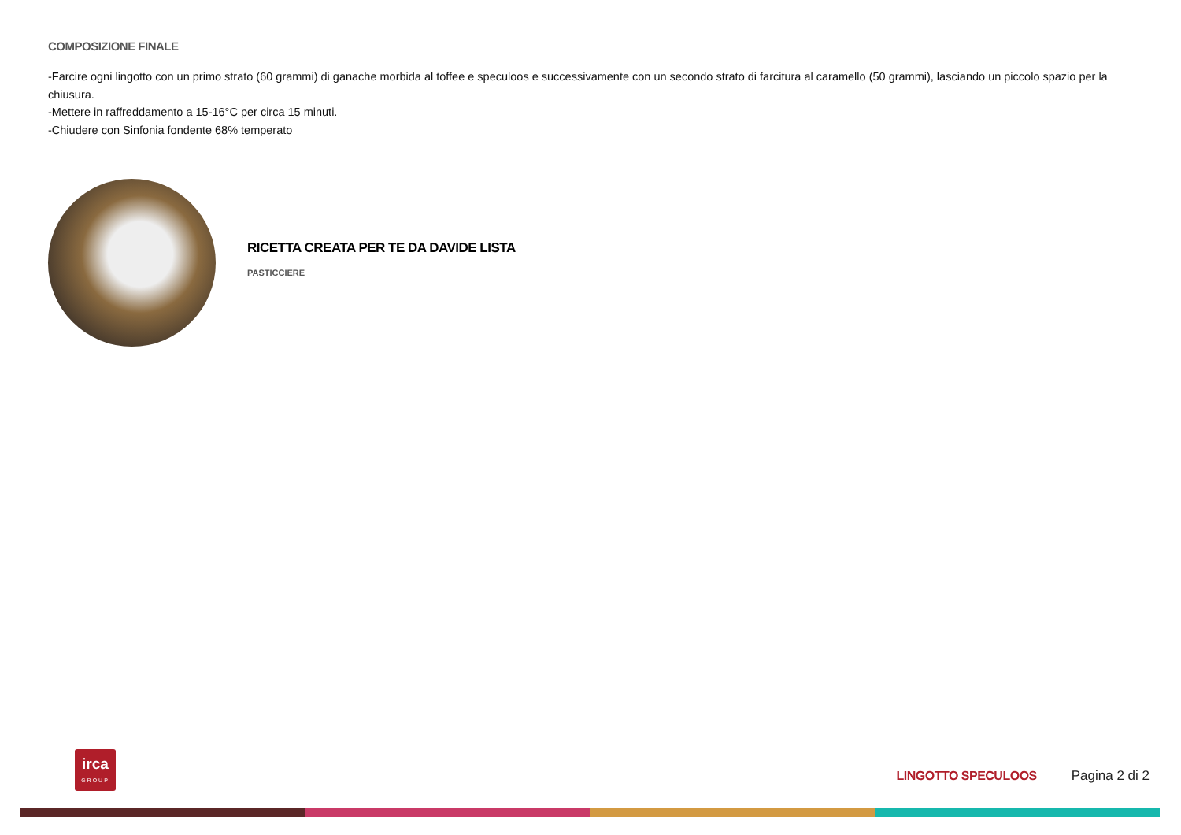COMPOSIZIONE FINALE
-Farcire ogni lingotto con un primo strato (60 grammi) di ganache morbida al toffee e speculoos e successivamente con un secondo strato di farcitura al caramello (50 grammi), lasciando un piccolo spazio per la chiusura.
-Mettere in raffreddamento a 15-16°C per circa 15 minuti.
-Chiudere con Sinfonia fondente 68% temperato
RICETTA CREATA PER TE DA DAVIDE LISTA
PASTICCIERE
irca
GROUP
LINGOTTO SPECULOOS Pagina 2 di 2